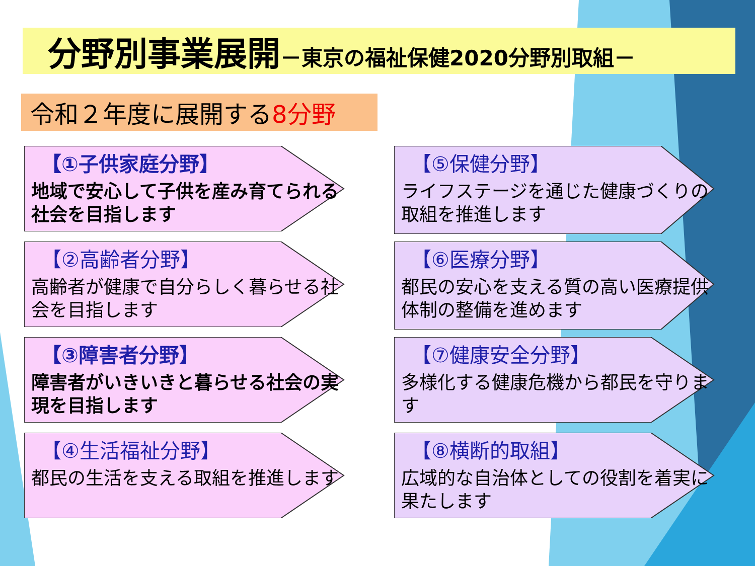分野別事業展開－東京の福祉保健2020分野別取組－
令和２年度に展開する 8分野
【①子供家庭分野】
地域で安心して子供を産み育てられる社会を目指します
【⑤保健分野】
ライフステージを通じた健康づくりの取組を推進します
【②高齢者分野】
高齢者が健康で自分らしく暮らせる社会を目指します
【⑥医療分野】
都民の安心を支える質の高い医療提供体制の整備を進めます
【③障害者分野】
障害者がいきいきと暮らせる社会の実現を目指します
【⑦健康安全分野】
多様化する健康危機から都民を守ります
【④生活福祉分野】
都民の生活を支える取組を推進します
【⑧横断的取組】
広域的な自治体としての役割を着実に果たします